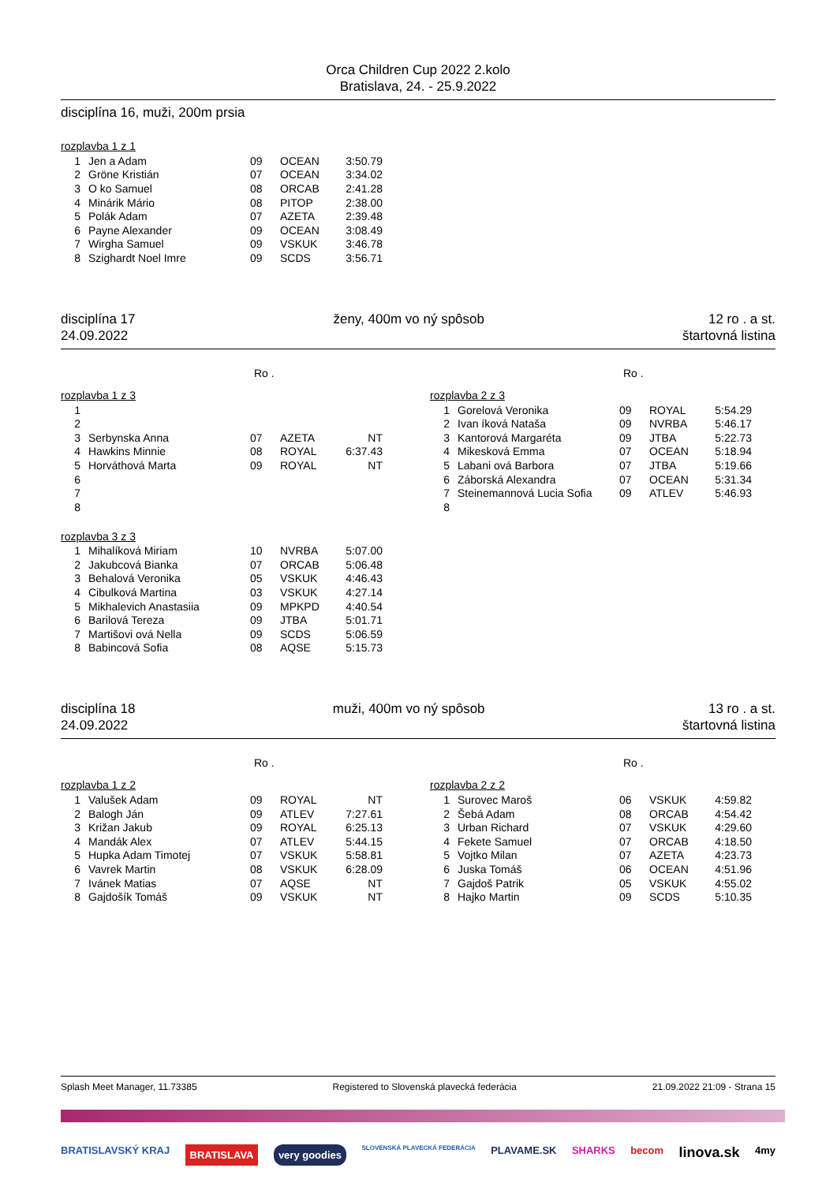Orca Children Cup 2022 2.kolo
Bratislava, 24. - 25.9.2022
disciplína 16, muži, 200m prsia
rozplavba 1 z 1
| 1 | Jen a Adam | 09 | OCEAN | 3:50.79 |
| 2 | Gröne Kristián | 07 | OCEAN | 3:34.02 |
| 3 | O ko Samuel | 08 | ORCAB | 2:41.28 |
| 4 | Minárik Mário | 08 | PITOP | 2:38.00 |
| 5 | Polák Adam | 07 | AZETA | 2:39.48 |
| 6 | Payne Alexander | 09 | OCEAN | 3:08.49 |
| 7 | Wirgha Samuel | 09 | VSKUK | 3:46.78 |
| 8 | Szighardt Noel Imre | 09 | SCDS | 3:56.71 |
disciplína 17
24.09.2022
ženy, 400m vo ný spôsob 12 ro . a st.
štartovná listina
Ro .
rozplavba 1 z 3
| 1 | | | | |
| 2 | | | | |
| 3 | Serbynska Anna | 07 | AZETA | NT |
| 4 | Hawkins Minnie | 08 | ROYAL | 6:37.43 |
| 5 | Horváthová Marta | 09 | ROYAL | NT |
| 6 | | | | |
| 7 | | | | |
| 8 | | | | |
Ro .
rozplavba 2 z 3
| 1 | Gorelová Veronika | 09 | ROYAL | 5:54.29 |
| 2 | Ivan íková Nataša | 09 | NVRBA | 5:46.17 |
| 3 | Kantorová Margaréta | 09 | JTBA | 5:22.73 |
| 4 | Mikesková Emma | 07 | OCEAN | 5:18.94 |
| 5 | Labani ová Barbora | 07 | JTBA | 5:19.66 |
| 6 | Záborská Alexandra | 07 | OCEAN | 5:31.34 |
| 7 | Steinemannová Lucia Sofia | 09 | ATLEV | 5:46.93 |
| 8 | | | | |
rozplavba 3 z 3
| 1 | Mihalíková Miriam | 10 | NVRBA | 5:07.00 |
| 2 | Jakubcová Bianka | 07 | ORCAB | 5:06.48 |
| 3 | Behalová Veronika | 05 | VSKUK | 4:46.43 |
| 4 | Cibulková Martina | 03 | VSKUK | 4:27.14 |
| 5 | Mikhalevich Anastasiia | 09 | MPKPD | 4:40.54 |
| 6 | Barilová Tereza | 09 | JTBA | 5:01.71 |
| 7 | Martišovi ová Nella | 09 | SCDS | 5:06.59 |
| 8 | Babincová Sofia | 08 | AQSE | 5:15.73 |
disciplína 18
24.09.2022
muži, 400m vo ný spôsob 13 ro . a st.
štartovná listina
Ro .
rozplavba 1 z 2
| 1 | Valušek Adam | 09 | ROYAL | NT |
| 2 | Balogh Ján | 09 | ATLEV | 7:27.61 |
| 3 | Križan Jakub | 09 | ROYAL | 6:25.13 |
| 4 | Mandák Alex | 07 | ATLEV | 5:44.15 |
| 5 | Hupka Adam Timotej | 07 | VSKUK | 5:58.81 |
| 6 | Vavrek Martin | 08 | VSKUK | 6:28.09 |
| 7 | Ivánek Matias | 07 | AQSE | NT |
| 8 | Gajdošík Tomáš | 09 | VSKUK | NT |
Ro .
rozplavba 2 z 2
| 1 | Surovec Maroš | 06 | VSKUK | 4:59.82 |
| 2 | Šebá Adam | 08 | ORCAB | 4:54.42 |
| 3 | Urban Richard | 07 | VSKUK | 4:29.60 |
| 4 | Fekete Samuel | 07 | ORCAB | 4:18.50 |
| 5 | Vojtko Milan | 07 | AZETA | 4:23.73 |
| 6 | Juska Tomáš | 06 | OCEAN | 4:51.96 |
| 7 | Gajdoš Patrik | 05 | VSKUK | 4:55.02 |
| 8 | Hajko Martin | 09 | SCDS | 5:10.35 |
Splash Meet Manager, 11.73385 Registered to Slovenská plavecká federácia 21.09.2022 21:09 - Strana 15
BRATISLAVSKÝ KRAJ BRATISLAVA very goodies SLOVENSKÁ PLAVECKÁ FEDERÁCIA PLAVAME.SK SHARKS becom linova.sk 4my